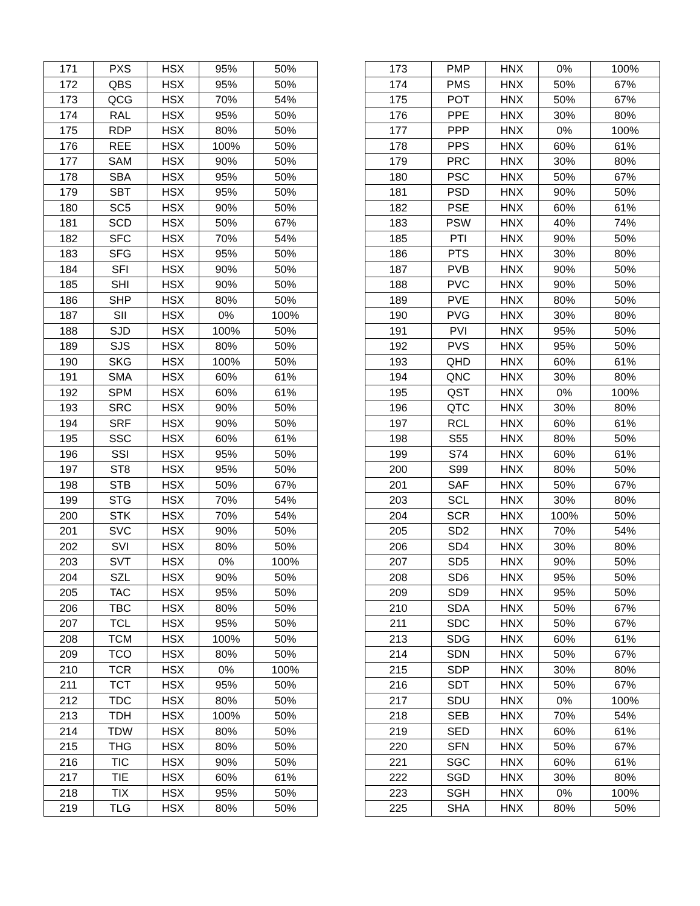| 171 | PXS | HSX | 95% | 50% |
| 172 | QBS | HSX | 95% | 50% |
| 173 | QCG | HSX | 70% | 54% |
| 174 | RAL | HSX | 95% | 50% |
| 175 | RDP | HSX | 80% | 50% |
| 176 | REE | HSX | 100% | 50% |
| 177 | SAM | HSX | 90% | 50% |
| 178 | SBA | HSX | 95% | 50% |
| 179 | SBT | HSX | 95% | 50% |
| 180 | SC5 | HSX | 90% | 50% |
| 181 | SCD | HSX | 50% | 67% |
| 182 | SFC | HSX | 70% | 54% |
| 183 | SFG | HSX | 95% | 50% |
| 184 | SFI | HSX | 90% | 50% |
| 185 | SHI | HSX | 90% | 50% |
| 186 | SHP | HSX | 80% | 50% |
| 187 | SII | HSX | 0% | 100% |
| 188 | SJD | HSX | 100% | 50% |
| 189 | SJS | HSX | 80% | 50% |
| 190 | SKG | HSX | 100% | 50% |
| 191 | SMA | HSX | 60% | 61% |
| 192 | SPM | HSX | 60% | 61% |
| 193 | SRC | HSX | 90% | 50% |
| 194 | SRF | HSX | 90% | 50% |
| 195 | SSC | HSX | 60% | 61% |
| 196 | SSI | HSX | 95% | 50% |
| 197 | ST8 | HSX | 95% | 50% |
| 198 | STB | HSX | 50% | 67% |
| 199 | STG | HSX | 70% | 54% |
| 200 | STK | HSX | 70% | 54% |
| 201 | SVC | HSX | 90% | 50% |
| 202 | SVI | HSX | 80% | 50% |
| 203 | SVT | HSX | 0% | 100% |
| 204 | SZL | HSX | 90% | 50% |
| 205 | TAC | HSX | 95% | 50% |
| 206 | TBC | HSX | 80% | 50% |
| 207 | TCL | HSX | 95% | 50% |
| 208 | TCM | HSX | 100% | 50% |
| 209 | TCO | HSX | 80% | 50% |
| 210 | TCR | HSX | 0% | 100% |
| 211 | TCT | HSX | 95% | 50% |
| 212 | TDC | HSX | 80% | 50% |
| 213 | TDH | HSX | 100% | 50% |
| 214 | TDW | HSX | 80% | 50% |
| 215 | THG | HSX | 80% | 50% |
| 216 | TIC | HSX | 90% | 50% |
| 217 | TIE | HSX | 60% | 61% |
| 218 | TIX | HSX | 95% | 50% |
| 219 | TLG | HSX | 80% | 50% |
| 173 | PMP | HNX | 0% | 100% |
| 174 | PMS | HNX | 50% | 67% |
| 175 | POT | HNX | 50% | 67% |
| 176 | PPE | HNX | 30% | 80% |
| 177 | PPP | HNX | 0% | 100% |
| 178 | PPS | HNX | 60% | 61% |
| 179 | PRC | HNX | 30% | 80% |
| 180 | PSC | HNX | 50% | 67% |
| 181 | PSD | HNX | 90% | 50% |
| 182 | PSE | HNX | 60% | 61% |
| 183 | PSW | HNX | 40% | 74% |
| 185 | PTI | HNX | 90% | 50% |
| 186 | PTS | HNX | 30% | 80% |
| 187 | PVB | HNX | 90% | 50% |
| 188 | PVC | HNX | 90% | 50% |
| 189 | PVE | HNX | 80% | 50% |
| 190 | PVG | HNX | 30% | 80% |
| 191 | PVI | HNX | 95% | 50% |
| 192 | PVS | HNX | 95% | 50% |
| 193 | QHD | HNX | 60% | 61% |
| 194 | QNC | HNX | 30% | 80% |
| 195 | QST | HNX | 0% | 100% |
| 196 | QTC | HNX | 30% | 80% |
| 197 | RCL | HNX | 60% | 61% |
| 198 | S55 | HNX | 80% | 50% |
| 199 | S74 | HNX | 60% | 61% |
| 200 | S99 | HNX | 80% | 50% |
| 201 | SAF | HNX | 50% | 67% |
| 203 | SCL | HNX | 30% | 80% |
| 204 | SCR | HNX | 100% | 50% |
| 205 | SD2 | HNX | 70% | 54% |
| 206 | SD4 | HNX | 30% | 80% |
| 207 | SD5 | HNX | 90% | 50% |
| 208 | SD6 | HNX | 95% | 50% |
| 209 | SD9 | HNX | 95% | 50% |
| 210 | SDA | HNX | 50% | 67% |
| 211 | SDC | HNX | 50% | 67% |
| 213 | SDG | HNX | 60% | 61% |
| 214 | SDN | HNX | 50% | 67% |
| 215 | SDP | HNX | 30% | 80% |
| 216 | SDT | HNX | 50% | 67% |
| 217 | SDU | HNX | 0% | 100% |
| 218 | SEB | HNX | 70% | 54% |
| 219 | SED | HNX | 60% | 61% |
| 220 | SFN | HNX | 50% | 67% |
| 221 | SGC | HNX | 60% | 61% |
| 222 | SGD | HNX | 30% | 80% |
| 223 | SGH | HNX | 0% | 100% |
| 225 | SHA | HNX | 80% | 50% |